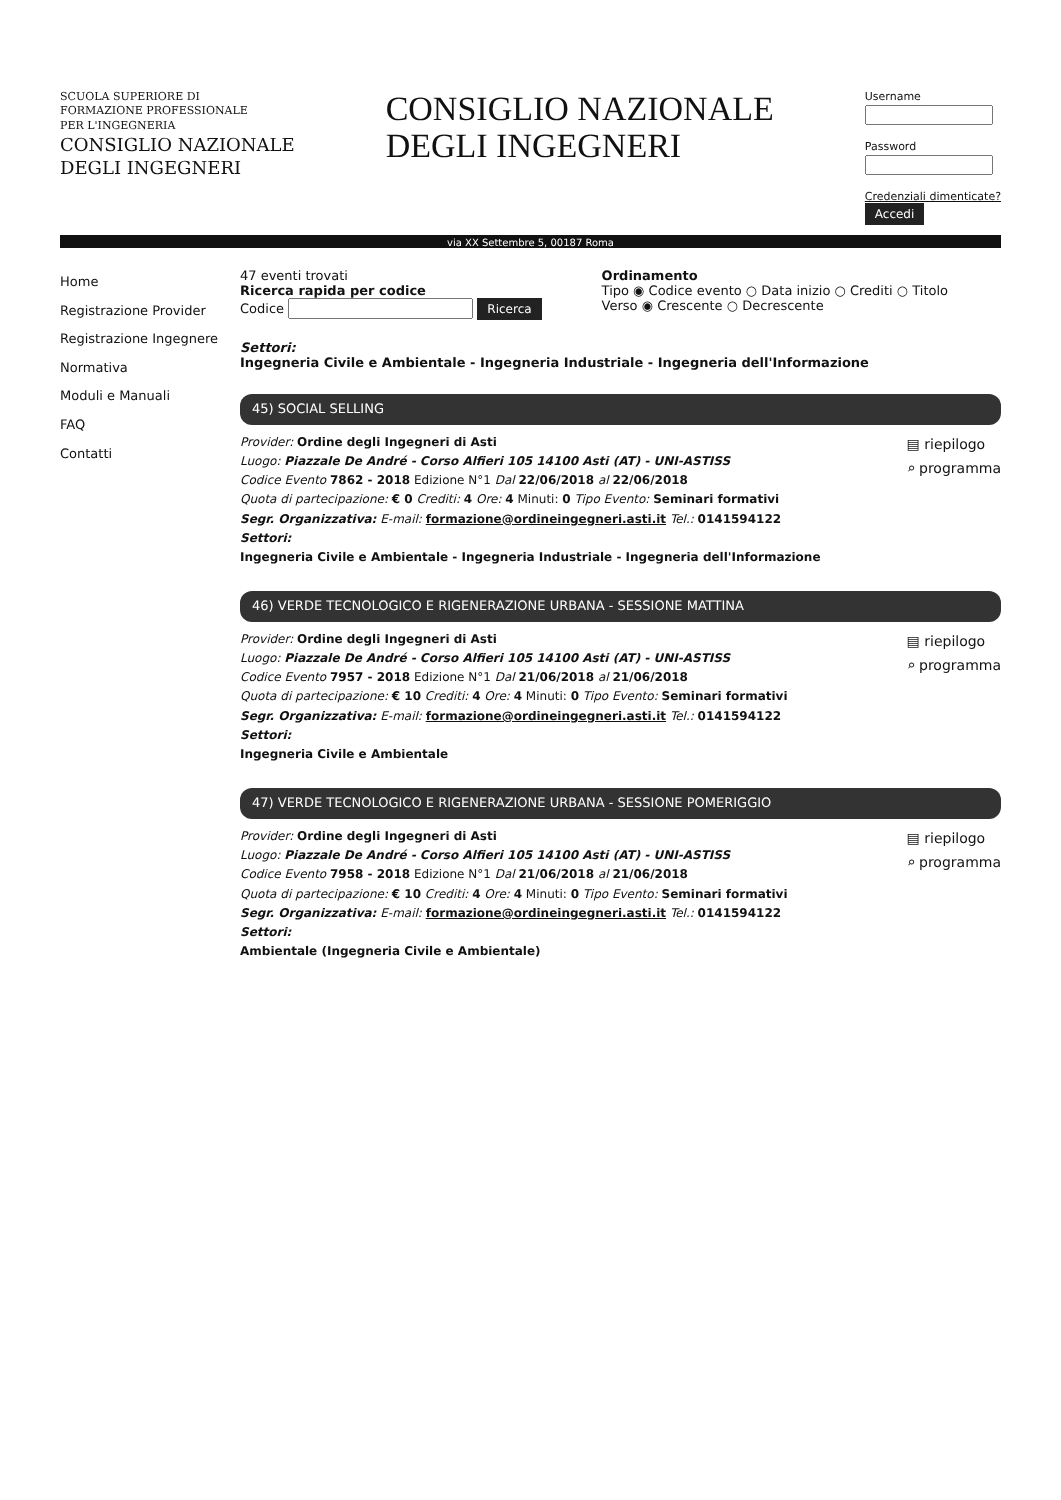SCUOLA SUPERIORE DI
FORMAZIONE PROFESSIONALE
PER L'INGEGNERIA
CONSIGLIO NAZIONALE
DEGLI INGEGNERI
CONSIGLIO NAZIONALE
DEGLI INGEGNERI
Username
Password
Credenziali dimenticate?
Accedi
via XX Settembre 5, 00187 Roma
Home
Registrazione Provider
Registrazione Ingegnere
Normativa
Moduli e Manuali
FAQ
Contatti
47 eventi trovati
Ricerca rapida per codice
Codice Ricerca
Ordinamento
Tipo ◉ Codice evento ○ Data inizio ○ Crediti ○ Titolo
Verso ◉ Crescente ○ Decrescente
Settori:
Ingegneria Civile e Ambientale - Ingegneria Industriale - Ingegneria dell'Informazione
45) SOCIAL SELLING
Provider: Ordine degli Ingegneri di Asti
Luogo: Piazzale De André - Corso Alfieri 105 14100 Asti (AT) - UNI-ASTISS
Codice Evento 7862 - 2018 Edizione N°1 Dal 22/06/2018 al 22/06/2018
Quota di partecipazione: € 0 Crediti: 4 Ore: 4 Minuti: 0 Tipo Evento: Seminari formativi
Segr. Organizzativa: E-mail: formazione@ordineingegneri.asti.it Tel.: 0141594122
Settori:
Ingegneria Civile e Ambientale - Ingegneria Industriale - Ingegneria dell'Informazione
▤ riepilogo
⌕ programma
46) VERDE TECNOLOGICO E RIGENERAZIONE URBANA - SESSIONE MATTINA
Provider: Ordine degli Ingegneri di Asti
Luogo: Piazzale De André - Corso Alfieri 105 14100 Asti (AT) - UNI-ASTISS
Codice Evento 7957 - 2018 Edizione N°1 Dal 21/06/2018 al 21/06/2018
Quota di partecipazione: € 10 Crediti: 4 Ore: 4 Minuti: 0 Tipo Evento: Seminari formativi
Segr. Organizzativa: E-mail: formazione@ordineingegneri.asti.it Tel.: 0141594122
Settori:
Ingegneria Civile e Ambientale
▤ riepilogo
⌕ programma
47) VERDE TECNOLOGICO E RIGENERAZIONE URBANA - SESSIONE POMERIGGIO
Provider: Ordine degli Ingegneri di Asti
Luogo: Piazzale De André - Corso Alfieri 105 14100 Asti (AT) - UNI-ASTISS
Codice Evento 7958 - 2018 Edizione N°1 Dal 21/06/2018 al 21/06/2018
Quota di partecipazione: € 10 Crediti: 4 Ore: 4 Minuti: 0 Tipo Evento: Seminari formativi
Segr. Organizzativa: E-mail: formazione@ordineingegneri.asti.it Tel.: 0141594122
Settori:
Ambientale (Ingegneria Civile e Ambientale)
▤ riepilogo
⌕ programma